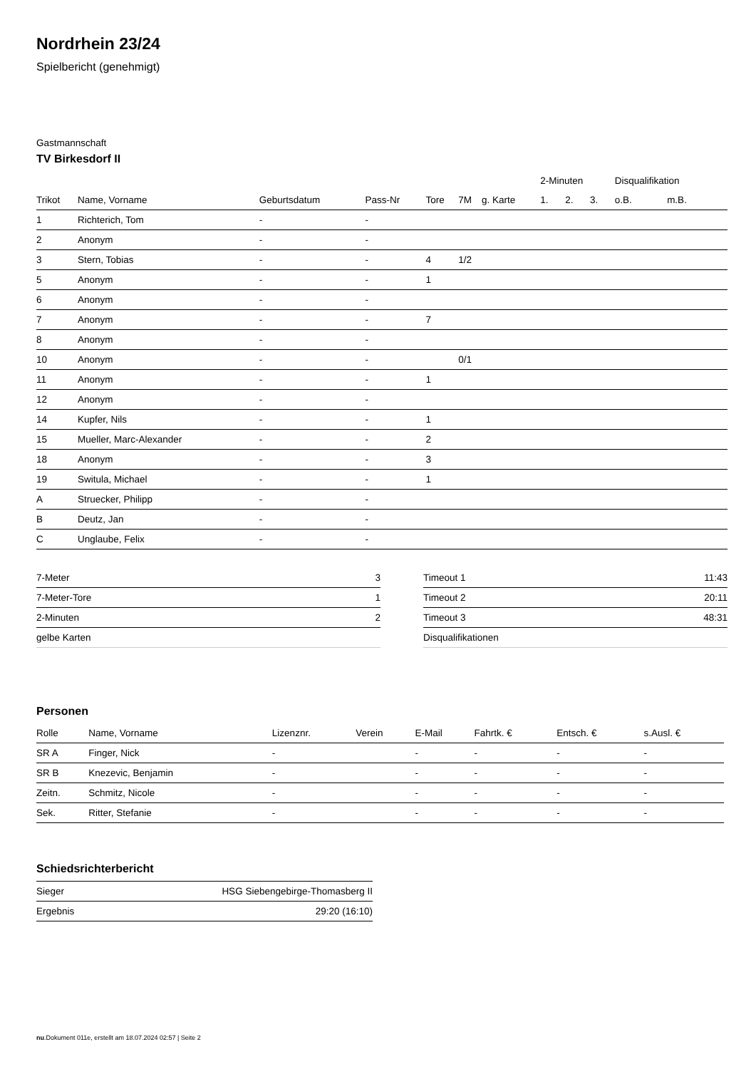Nordrhein 23/24
Spielbericht (genehmigt)
Gastmannschaft
TV Birkesdorf II
| | | | | | | | 2-Minuten | | | Disqualifikation | |
| --- | --- | --- | --- | --- | --- | --- | --- | --- | --- | --- | --- |
| Trikot | Name, Vorname | Geburtsdatum | Pass-Nr | Tore | 7M | g. Karte | 1. | 2. | 3. | o.B. | m.B. |
| 1 | Richterich, Tom | - | - | | | | | | | | |
| 2 | Anonym | - | - | | | | | | | | |
| 3 | Stern, Tobias | - | - | 4 | 1/2 | | | | | | |
| 5 | Anonym | - | - | 1 | | | | | | | |
| 6 | Anonym | - | - | | | | | | | | |
| 7 | Anonym | - | - | 7 | | | | | | | |
| 8 | Anonym | - | - | | | | | | | | |
| 10 | Anonym | - | - | | 0/1 | | | | | | |
| 11 | Anonym | - | - | 1 | | | | | | | |
| 12 | Anonym | - | - | | | | | | | | |
| 14 | Kupfer, Nils | - | - | 1 | | | | | | | |
| 15 | Mueller, Marc-Alexander | - | - | 2 | | | | | | | |
| 18 | Anonym | - | - | 3 | | | | | | | |
| 19 | Switula, Michael | - | - | 1 | | | | | | | |
| A | Struecker, Philipp | - | - | | | | | | | | |
| B | Deutz, Jan | - | - | | | | | | | | |
| C | Unglaube, Felix | - | - | | | | | | | | |
| 7-Meter | 3 |
| 7-Meter-Tore | 1 |
| 2-Minuten | 2 |
| gelbe Karten | |
| Timeout 1 | 11:43 |
| Timeout 2 | 20:11 |
| Timeout 3 | 48:31 |
| Disqualifikationen | |
Personen
| Rolle | Name, Vorname | Lizenznr. | Verein | E-Mail | Fahrtk. € | Entsch. € | s.Ausl. € |
| --- | --- | --- | --- | --- | --- | --- | --- |
| SR A | Finger, Nick | - | | - | - | - | - |
| SR B | Knezevic, Benjamin | - | | - | - | - | - |
| Zeitn. | Schmitz, Nicole | - | | - | - | - | - |
| Sek. | Ritter, Stefanie | - | | - | - | - | - |
Schiedsrichterbericht
| Sieger | HSG Siebengebirge-Thomasberg II |
| Ergebnis | 29:20 (16:10) |
nu.Dokument 011e, erstellt am 18.07.2024 02:57 | Seite 2